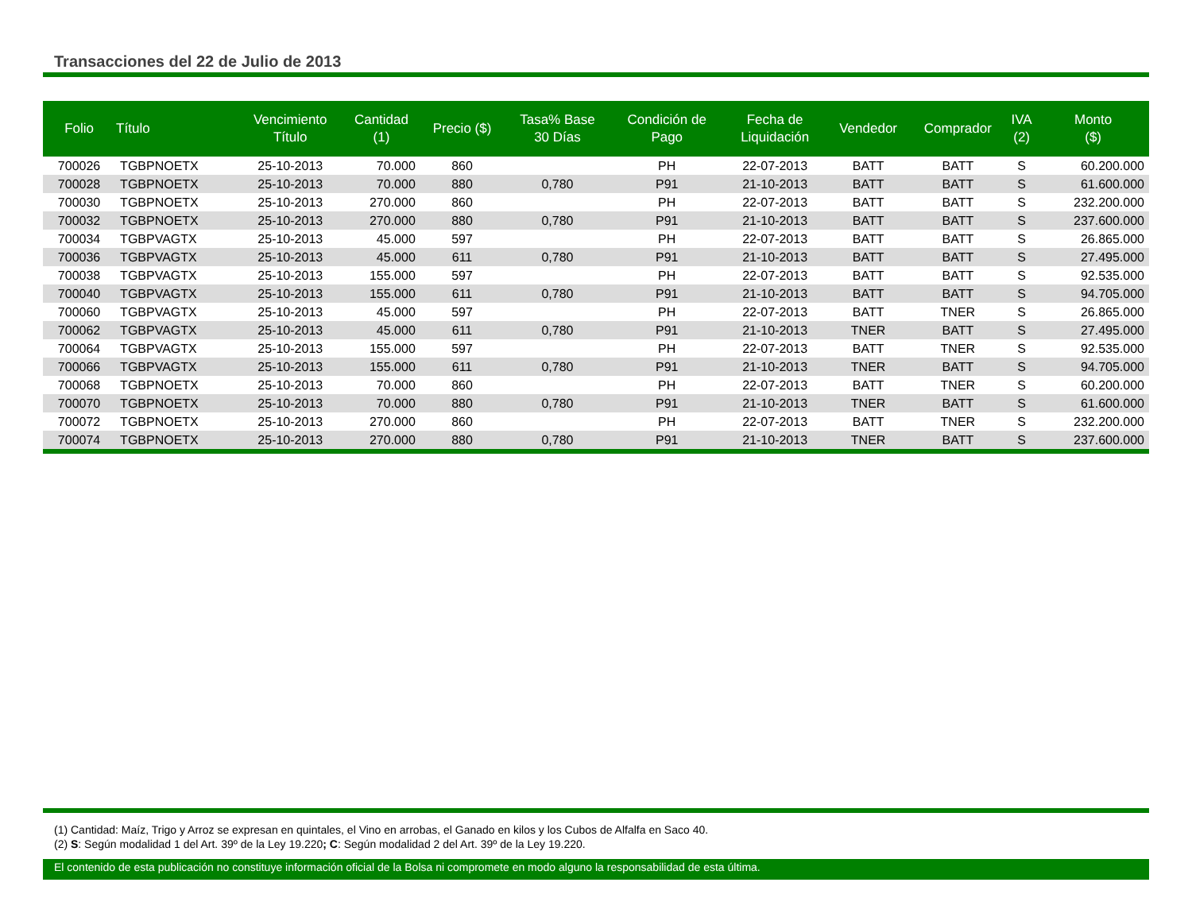Transacciones del 22 de Julio de 2013
| Folio | Título | Vencimiento Título | Cantidad (1) | Precio ($) | Tasa% Base 30 Días | Condición de Pago | Fecha de Liquidación | Vendedor | Comprador | IVA (2) | Monto ($) |
| --- | --- | --- | --- | --- | --- | --- | --- | --- | --- | --- | --- |
| 700026 | TGBPNOETX | 25-10-2013 | 70.000 | 860 | | PH | 22-07-2013 | BATT | BATT | S | 60.200.000 |
| 700028 | TGBPNOETX | 25-10-2013 | 70.000 | 880 | 0,780 | P91 | 21-10-2013 | BATT | BATT | S | 61.600.000 |
| 700030 | TGBPNOETX | 25-10-2013 | 270.000 | 860 | | PH | 22-07-2013 | BATT | BATT | S | 232.200.000 |
| 700032 | TGBPNOETX | 25-10-2013 | 270.000 | 880 | 0,780 | P91 | 21-10-2013 | BATT | BATT | S | 237.600.000 |
| 700034 | TGBPVAGTX | 25-10-2013 | 45.000 | 597 | | PH | 22-07-2013 | BATT | BATT | S | 26.865.000 |
| 700036 | TGBPVAGTX | 25-10-2013 | 45.000 | 611 | 0,780 | P91 | 21-10-2013 | BATT | BATT | S | 27.495.000 |
| 700038 | TGBPVAGTX | 25-10-2013 | 155.000 | 597 | | PH | 22-07-2013 | BATT | BATT | S | 92.535.000 |
| 700040 | TGBPVAGTX | 25-10-2013 | 155.000 | 611 | 0,780 | P91 | 21-10-2013 | BATT | BATT | S | 94.705.000 |
| 700060 | TGBPVAGTX | 25-10-2013 | 45.000 | 597 | | PH | 22-07-2013 | BATT | TNER | S | 26.865.000 |
| 700062 | TGBPVAGTX | 25-10-2013 | 45.000 | 611 | 0,780 | P91 | 21-10-2013 | TNER | BATT | S | 27.495.000 |
| 700064 | TGBPVAGTX | 25-10-2013 | 155.000 | 597 | | PH | 22-07-2013 | BATT | TNER | S | 92.535.000 |
| 700066 | TGBPVAGTX | 25-10-2013 | 155.000 | 611 | 0,780 | P91 | 21-10-2013 | TNER | BATT | S | 94.705.000 |
| 700068 | TGBPNOETX | 25-10-2013 | 70.000 | 860 | | PH | 22-07-2013 | BATT | TNER | S | 60.200.000 |
| 700070 | TGBPNOETX | 25-10-2013 | 70.000 | 880 | 0,780 | P91 | 21-10-2013 | TNER | BATT | S | 61.600.000 |
| 700072 | TGBPNOETX | 25-10-2013 | 270.000 | 860 | | PH | 22-07-2013 | BATT | TNER | S | 232.200.000 |
| 700074 | TGBPNOETX | 25-10-2013 | 270.000 | 880 | 0,780 | P91 | 21-10-2013 | TNER | BATT | S | 237.600.000 |
(1) Cantidad: Maíz, Trigo y Arroz se expresan en quintales, el Vino en arrobas, el Ganado en kilos y los Cubos de Alfalfa en Saco 40.
(2) S: Según modalidad 1 del Art. 39º de la Ley 19.220; C: Según modalidad 2 del Art. 39º de la Ley 19.220.
El contenido de esta publicación no constituye información oficial de la Bolsa ni compromete en modo alguno la responsabilidad de esta última.